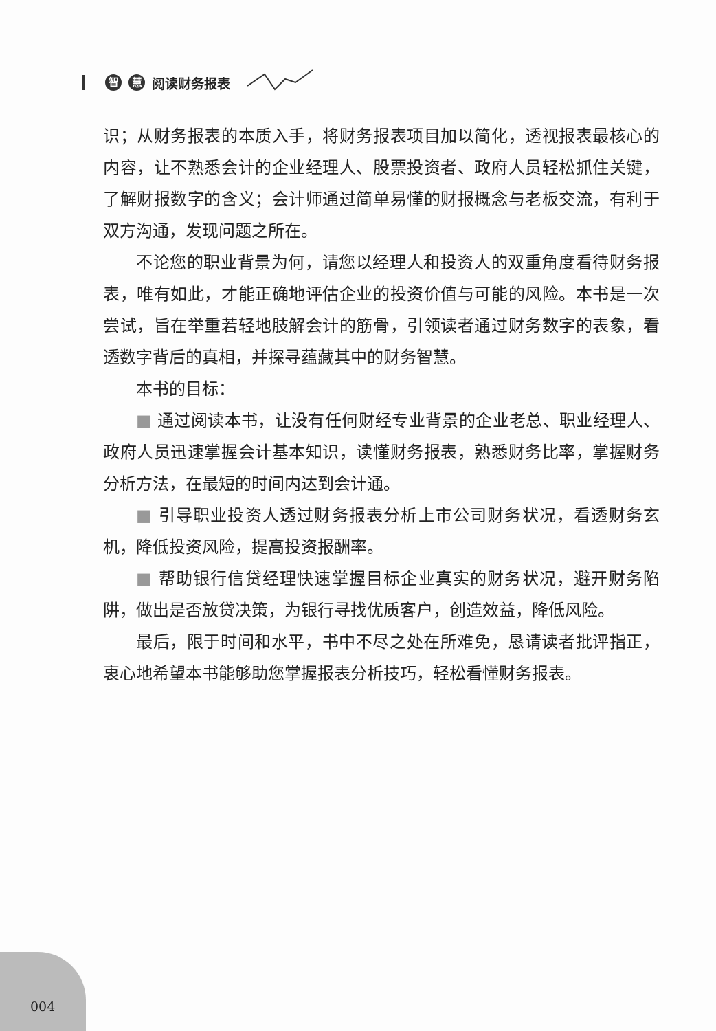智慧 阅读财务报表
识；从财务报表的本质入手，将财务报表项目加以简化，透视报表最核心的内容，让不熟悉会计的企业经理人、股票投资者、政府人员轻松抓住关键，了解财报数字的含义；会计师通过简单易懂的财报概念与老板交流，有利于双方沟通，发现问题之所在。
不论您的职业背景为何，请您以经理人和投资人的双重角度看待财务报表，唯有如此，才能正确地评估企业的投资价值与可能的风险。本书是一次尝试，旨在举重若轻地肢解会计的筋骨，引领读者通过财务数字的表象，看透数字背后的真相，并探寻蕴藏其中的财务智慧。
本书的目标：
■ 通过阅读本书，让没有任何财经专业背景的企业老总、职业经理人、政府人员迅速掌握会计基本知识，读懂财务报表，熟悉财务比率，掌握财务分析方法，在最短的时间内达到会计通。
■ 引导职业投资人透过财务报表分析上市公司财务状况，看透财务玄机，降低投资风险，提高投资报酬率。
■ 帮助银行信贷经理快速掌握目标企业真实的财务状况，避开财务陷阱，做出是否放贷决策，为银行寻找优质客户，创造效益，降低风险。
最后，限于时间和水平，书中不尽之处在所难免，恳请读者批评指正，衷心地希望本书能够助您掌握报表分析技巧，轻松看懂财务报表。
004